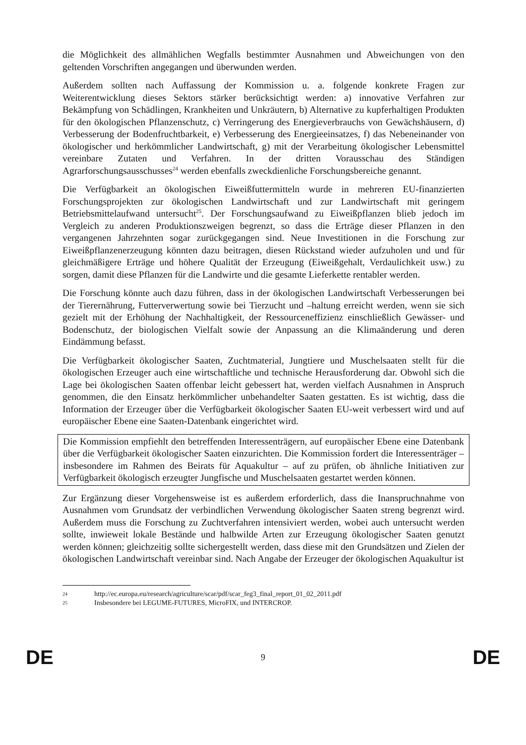die Möglichkeit des allmählichen Wegfalls bestimmter Ausnahmen und Abweichungen von den geltenden Vorschriften angegangen und überwunden werden.
Außerdem sollten nach Auffassung der Kommission u. a. folgende konkrete Fragen zur Weiterentwicklung dieses Sektors stärker berücksichtigt werden: a) innovative Verfahren zur Bekämpfung von Schädlingen, Krankheiten und Unkräutern, b) Alternative zu kupferhaltigen Produkten für den ökologischen Pflanzenschutz, c) Verringerung des Energieverbrauchs von Gewächshäusern, d) Verbesserung der Bodenfruchtbarkeit, e) Verbesserung des Energieeinsatzes, f) das Nebeneinander von ökologischer und herkömmlicher Landwirtschaft, g) mit der Verarbeitung ökologischer Lebensmittel vereinbare Zutaten und Verfahren. In der dritten Vorausschau des Ständigen Agrarforschungsausschusses<sup>24</sup> werden ebenfalls zweckdienliche Forschungsbereiche genannt.
Die Verfügbarkeit an ökologischen Eiweißfuttermitteln wurde in mehreren EU-finanzierten Forschungsprojekten zur ökologischen Landwirtschaft und zur Landwirtschaft mit geringem Betriebsmittelaufwand untersucht<sup>25</sup>. Der Forschungsaufwand zu Eiweißpflanzen blieb jedoch im Vergleich zu anderen Produktionszweigen begrenzt, so dass die Erträge dieser Pflanzen in den vergangenen Jahrzehnten sogar zurückgegangen sind. Neue Investitionen in die Forschung zur Eiweißpflanzenerzeugung könnten dazu beitragen, diesen Rückstand wieder aufzuholen und und für gleichmäßigere Erträge und höhere Qualität der Erzeugung (Eiweißgehalt, Verdaulichkeit usw.) zu sorgen, damit diese Pflanzen für die Landwirte und die gesamte Lieferkette rentabler werden.
Die Forschung könnte auch dazu führen, dass in der ökologischen Landwirtschaft Verbesserungen bei der Tierernährung, Futterverwertung sowie bei Tierzucht und –haltung erreicht werden, wenn sie sich gezielt mit der Erhöhung der Nachhaltigkeit, der Ressourceneffizienz einschließlich Gewässer- und Bodenschutz, der biologischen Vielfalt sowie der Anpassung an die Klimaänderung und deren Eindämmung befasst.
Die Verfügbarkeit ökologischer Saaten, Zuchtmaterial, Jungtiere und Muschelsaaten stellt für die ökologischen Erzeuger auch eine wirtschaftliche und technische Herausforderung dar. Obwohl sich die Lage bei ökologischen Saaten offenbar leicht gebessert hat, werden vielfach Ausnahmen in Anspruch genommen, die den Einsatz herkömmlicher unbehandelter Saaten gestatten. Es ist wichtig, dass die Information der Erzeuger über die Verfügbarkeit ökologischer Saaten EU-weit verbessert wird und auf europäischer Ebene eine Saaten-Datenbank eingerichtet wird.
Die Kommission empfiehlt den betreffenden Interessenträgern, auf europäischer Ebene eine Datenbank über die Verfügbarkeit ökologischer Saaten einzurichten. Die Kommission fordert die Interessenträger – insbesondere im Rahmen des Beirats für Aquakultur – auf zu prüfen, ob ähnliche Initiativen zur Verfügbarkeit ökologisch erzeugter Jungfische und Muschelsaaten gestartet werden können.
Zur Ergänzung dieser Vorgehensweise ist es außerdem erforderlich, dass die Inanspruchnahme von Ausnahmen vom Grundsatz der verbindlichen Verwendung ökologischer Saaten streng begrenzt wird. Außerdem muss die Forschung zu Zuchtverfahren intensiviert werden, wobei auch untersucht werden sollte, inwieweit lokale Bestände und halbwilde Arten zur Erzeugung ökologischer Saaten genutzt werden können; gleichzeitig sollte sichergestellt werden, dass diese mit den Grundsätzen und Zielen der ökologischen Landwirtschaft vereinbar sind. Nach Angabe der Erzeuger der ökologischen Aquakultur ist
24 http://ec.europa.eu/research/agriculture/scar/pdf/scar_feg3_final_report_01_02_2011.pdf
25 Insbesondere bei LEGUME-FUTURES, MicroFIX, und INTERCROP.
DE 9 DE